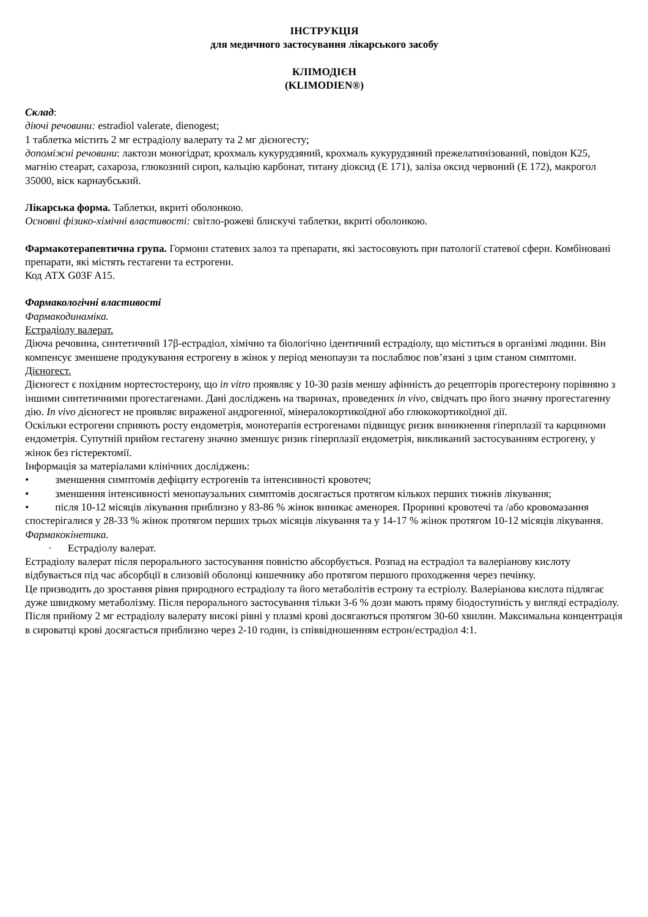ІНСТРУКЦІЯ
для медичного застосування лікарського засобу
КЛІМОДІЄН
(KLIMODIEN®)
Склад:
діючі речовини: estradiol valerate, dienogest;
1 таблетка містить 2 мг естрадіолу валерату та 2 мг дієногесту;
допоміжні речовини: лактози моногідрат, крохмаль кукурудзяний, крохмаль кукурудзяний прежелатинізований, повідон К25, магнію стеарат, сахароза, глюкозний сироп, кальцію карбонат, титану діоксид (Е 171), заліза оксид червоний (Е 172), макрогол 35000, віск карнаубський.
Лікарська форма. Таблетки, вкриті оболонкою.
Основні фізико-хімічні властивості: світло-рожеві блискучі таблетки, вкриті оболонкою.
Фармакотерапевтична група. Гормони статевих залоз та препарати, які застосовують при патології статевої сфери. Комбіновані препарати, які містять гестагени та естрогени.
Код АТХ G03F A15.
Фармакологічні властивості
Фармакодинаміка.
Естрадіолу валерат.
Діюча речовина, синтетичний 17β-естрадіол, хімічно та біологічно ідентичний естрадіолу, що міститься в організмі людини. Він компенсує зменшене продукування естрогену в жінок у період менопаузи та послаблює пов’язані з цим станом симптоми.
Дієногест.
Дієногест є похідним нортестостерону, що in vitro проявляє у 10-30 разів меншу афінність до рецепторів прогестерону порівняно з іншими синтетичними прогестагенами. Дані досліджень на тваринах, проведених in vivo, свідчать про його значну прогестагенну дію. In vivo дієногест не проявляє вираженої андрогенної, мінералокортикоїдної або глюкокортикоїдної дії.
Оскільки естрогени сприяють росту ендометрія, монотерапія естрогенами підвищує ризик виникнення гіперплазії та карциноми ендометрія. Супутній прийом гестагену значно зменшує ризик гіперплазії ендометрія, викликаний застосуванням естрогену, у жінок без гістеректомії.
Інформація за матеріалами клінічних досліджень:
• зменшення симптомів дефіциту естрогенів та інтенсивності кровотеч;
• зменшення інтенсивності менопаузальних симптомів досягається протягом кількох перших тижнів лікування;
• після 10-12 місяців лікування приблизно у 83-86 % жінок виникає аменорея. Проривні кровотечі та /або кровомазання спостерігалися у 28-33 % жінок протягом перших трьох місяців лікування та у 14-17 % жінок протягом 10-12 місяців лікування.
Фармакокінетика.
· Естрадіолу валерат.
Естрадіолу валерат після перорального застосування повністю абсорбується. Розпад на естрадіол та валеріанову кислоту відбувається під час абсорбції в слизовій оболонці кишечнику або протягом першого проходження через печінку.
Це призводить до зростання рівня природного естрадіолу та його метаболітів естрону та естріолу. Валеріанова кислота підлягає дуже швидкому метаболізму. Після перорального застосування тільки 3-6 % дози мають пряму біодоступність у вигляді естрадіолу.
Після прийому 2 мг естрадіолу валерату високі рівні у плазмі крові досягаються протягом 30-60 хвилин. Максимальна концентрація в сироватці крові досягається приблизно через 2-10 годин, із співвідношенням естрон/естрадіол 4:1.